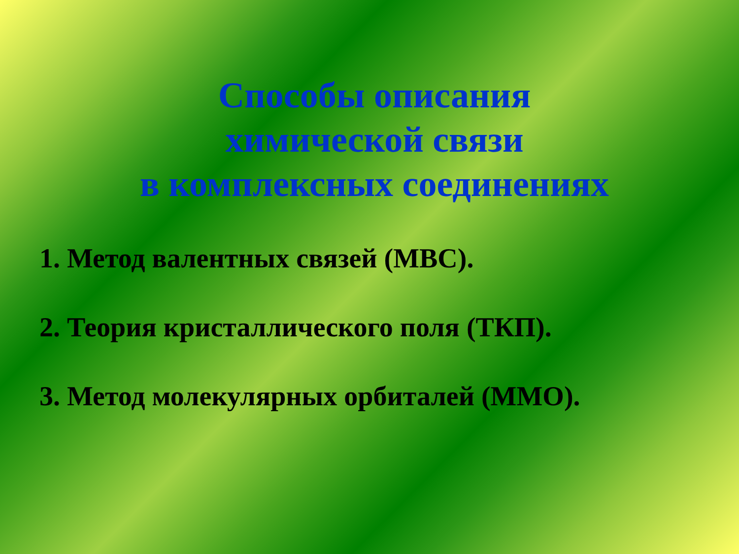Способы описания
химической связи
в комплексных соединениях
1. Метод валентных связей (МВС).
2. Теория кристаллического поля (ТКП).
3. Метод молекулярных орбиталей (ММО).